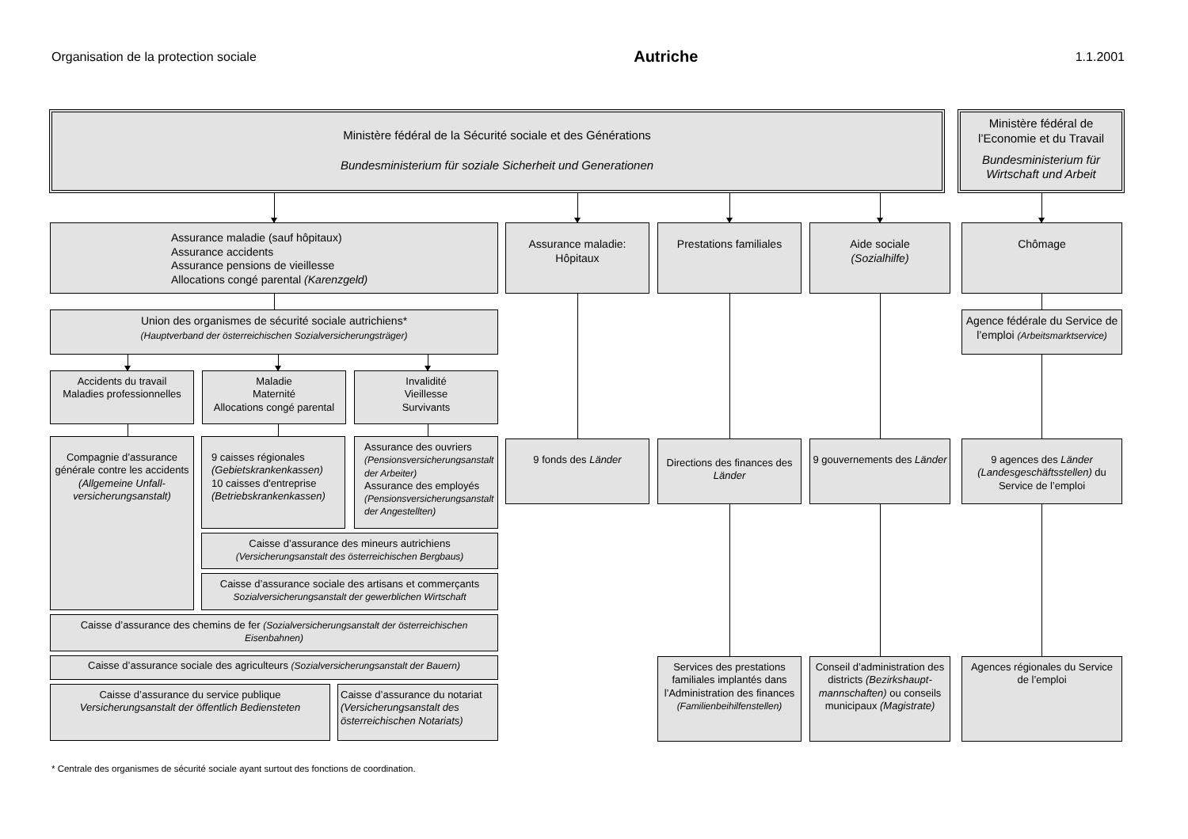Organisation de la protection sociale Autriche 1.1.2001
Ministère fédéral de la Sécurité sociale et des Générations
Bundesministerium für soziale Sicherheit und Generationen
Ministère fédéral de l’Economie et du Travail
Bundesministerium für Wirtschaft und Arbeit
Assurance maladie (sauf hôpitaux)
Assurance accidents
Assurance pensions de vieillesse
Allocations congé parental (Karenzgeld)
Union des organismes de sécurité sociale autrichiens*
(Hauptverband der österreichischen Sozialversicherungsträger)
Accidents du travail
Maladies professionnelles
Maladie
Maternité
Allocations congé parental
Invalidité
Vieillesse
Survivants
Compagnie d’assurance générale contre les accidents (Allgemeine Unfall­versicherungsanstalt)
9 caisses régionales
(Gebietskrankenkassen)
10 caisses d'entreprise
(Betriebskrankenkassen)
Assurance des ouvriers
(Pensionsversicherungs­anstalt der Arbeiter)
Assurance des employés
(Pensionsversicherungsan­stalt der Angestellten)
Caisse d’assurance des mineurs autrichiens
(Versicherungsanstalt des österreichischen Bergbaus)
Caisse d’assurance sociale des artisans et commerçants
Sozialversicherungsanstalt der gewerblichen Wirtschaft
Caisse d’assurance des chemins de fer (Sozialversicherungsanstalt der österreichischen Eisenbahnen)
Caisse d’assurance sociale des agriculteurs (Sozialversicherungsanstalt der Bauern)
Caisse d’assurance du service publique
Versicherungsanstalt der öffentlich Bediensteten
Caisse d’assurance du notariat (Versicherungsanstalt des österreichischen Notariats)
Assurance maladie:
Hôpitaux
9 fonds des Länder
Prestations familiales
Directions des finances des Länder
Services des prestations familiales implantés dans l’Administration des finances
(Familienbeihilfenstellen)
Aide sociale
(Sozialhilfe)
9 gouvernements des Länder
Conseil d’administration des districts (Bezirkshaupt­mannschaften) ou conseils municipaux (Magistrate)
Chômage
Agence fédérale du Service de l’emploi (Arbeitsmarktservice)
9 agences des Länder
(Landesgeschäftsstellen) du Service de l’emploi
Agences régionales du Service de l’emploi
* Centrale des organismes de sécurité sociale ayant surtout des fonctions de coordination.